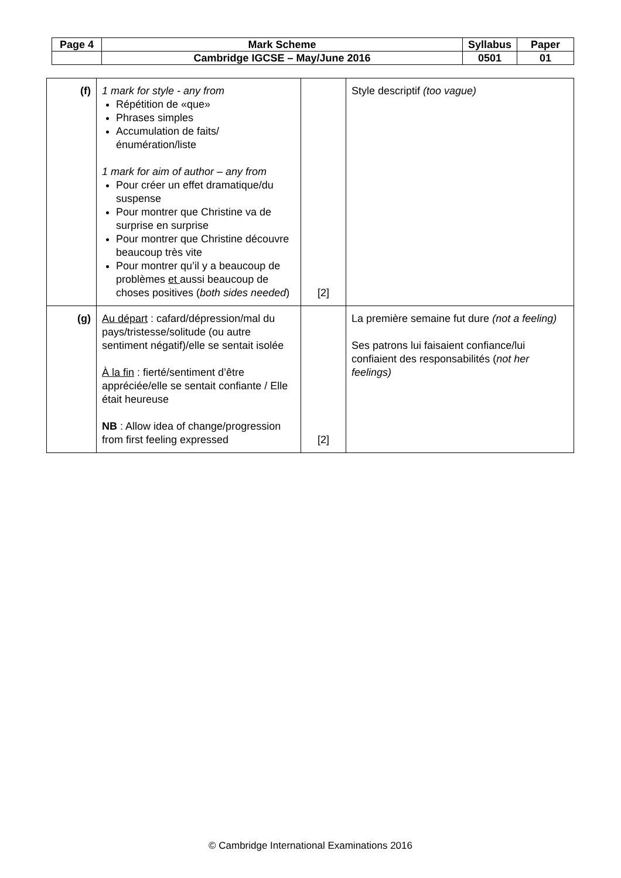| Page 4 | Mark Scheme | Syllabus | Paper |
| | Cambridge IGCSE – May/June 2016 | 0501 | 01 |
| (f) | 1 mark for style - any from Répétition de «que» Phrases simples Accumulation de faits/énumération/liste 1 mark for aim of author – any from Pour créer un effet dramatique/du suspense Pour montrer que Christine va de surprise en surprise Pour montrer que Christine découvre beaucoup très vite Pour montrer qu’il y a beaucoup de problèmes et aussi beaucoup de choses positives ( both sides needed ) | [2] | Style descriptif (too vague) |
| (g) | Au départ : cafard/dépression/mal du pays/tristesse/solitude (ou autre sentiment négatif)/elle se sentait isolée À la fin : fierté/sentiment d’être appréciée/elle se sentait confiante / Elle était heureuse NB : Allow idea of change/progression from first feeling expressed | [2] | La première semaine fut dure (not a feeling) Ses patrons lui faisaient confiance/lui confiaient des responsabilités ( not her feelings) |
© Cambridge International Examinations 2016